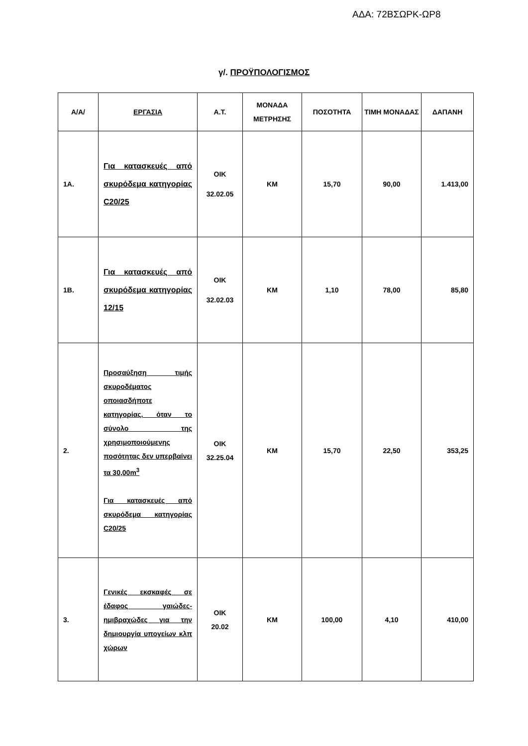ΑΔΑ: 72ΒΣΩΡΚ-ΩΡ8
γ/. ΠΡΟΫΠΟΛΟΓΙΣΜΟΣ
| Α/Α/ | ΕΡΓΑΣΙΑ | Α.Τ. | ΜΟΝΑΔΑ ΜΕΤΡΗΣΗΣ | ΠΟΣΟΤΗΤΑ | ΤΙΜΗ ΜΟΝΑΔΑΣ | ΔΑΠΑΝΗ |
| --- | --- | --- | --- | --- | --- | --- |
| 1Α. | Για κατασκευές από σκυρόδεμα κατηγορίας C20/25 | ΟΙΚ 32.02.05 | ΚΜ | 15,70 | 90,00 | 1.413,00 |
| 1Β. | Για κατασκευές από σκυρόδεμα κατηγορίας 12/15 | ΟΙΚ 32.02.03 | ΚΜ | 1,10 | 78,00 | 85,80 |
| 2. | Προσαύξηση τιμής σκυροδέματος οποιασδήποτε κατηγορίας, όταν το σύνολο της χρησιμοποιούμενης ποσότητας δεν υπερβαίνει τα 30,00m<sup>3</sup> Για κατασκευές από σκυρόδεμα κατηγορίας C20/25 | ΟΙΚ 32.25.04 | ΚΜ | 15,70 | 22,50 | 353,25 |
| 3. | Γενικές εκσκαφές σε έδαφος γαιώδες-ημιβραχώδες για την δημιουργία υπογείων κλπ χώρων | ΟΙΚ 20.02 | ΚΜ | 100,00 | 4,10 | 410,00 |